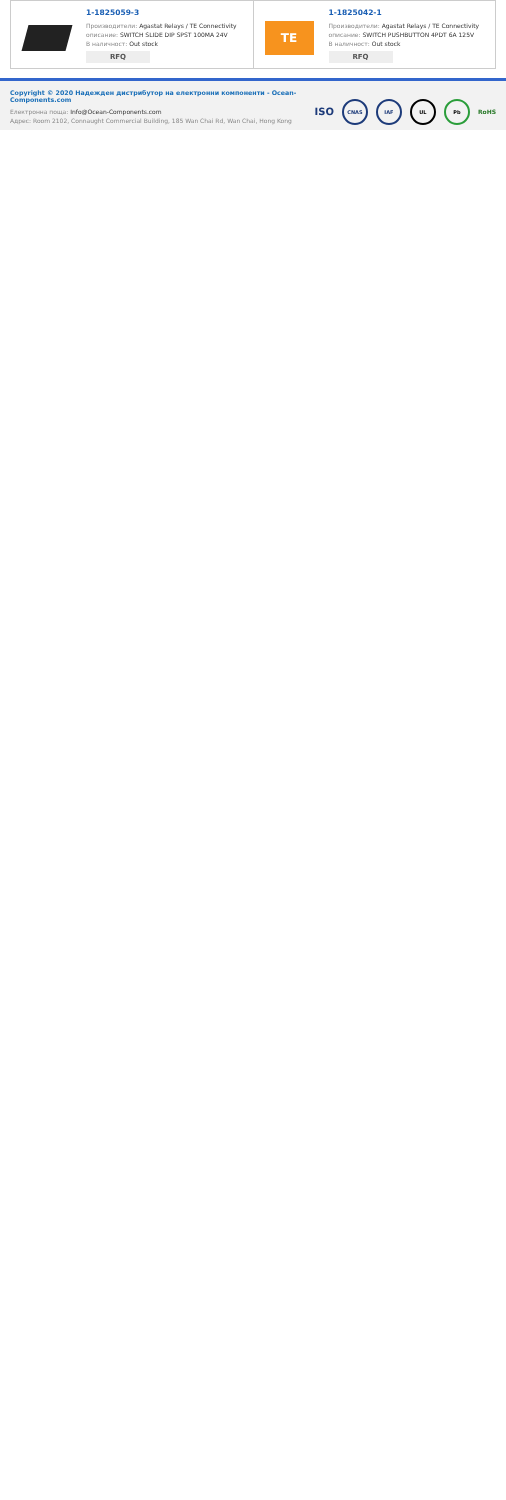1-1825059-3
Производители: Agastat Relays / TE Connectivity
описание: SWITCH SLIDE DIP SPST 100MA 24V
В наличност: Out stock
RFQ
TE
1-1825042-1
Производители: Agastat Relays / TE Connectivity
описание: SWITCH PUSHBUTTON 4PDT 6A 125V
В наличност: Out stock
RFQ
Copyright © 2020 Надежден дистрибутор на електронни компоненти - Ocean-Components.com
Електронна поща: Info@Ocean-Components.com
Адрес: Room 2102, Connaught Commercial Building, 185 Wan Chai Rd, Wan Chai, Hong Kong
ISO
CNAS IAF UL Pb
RoHS